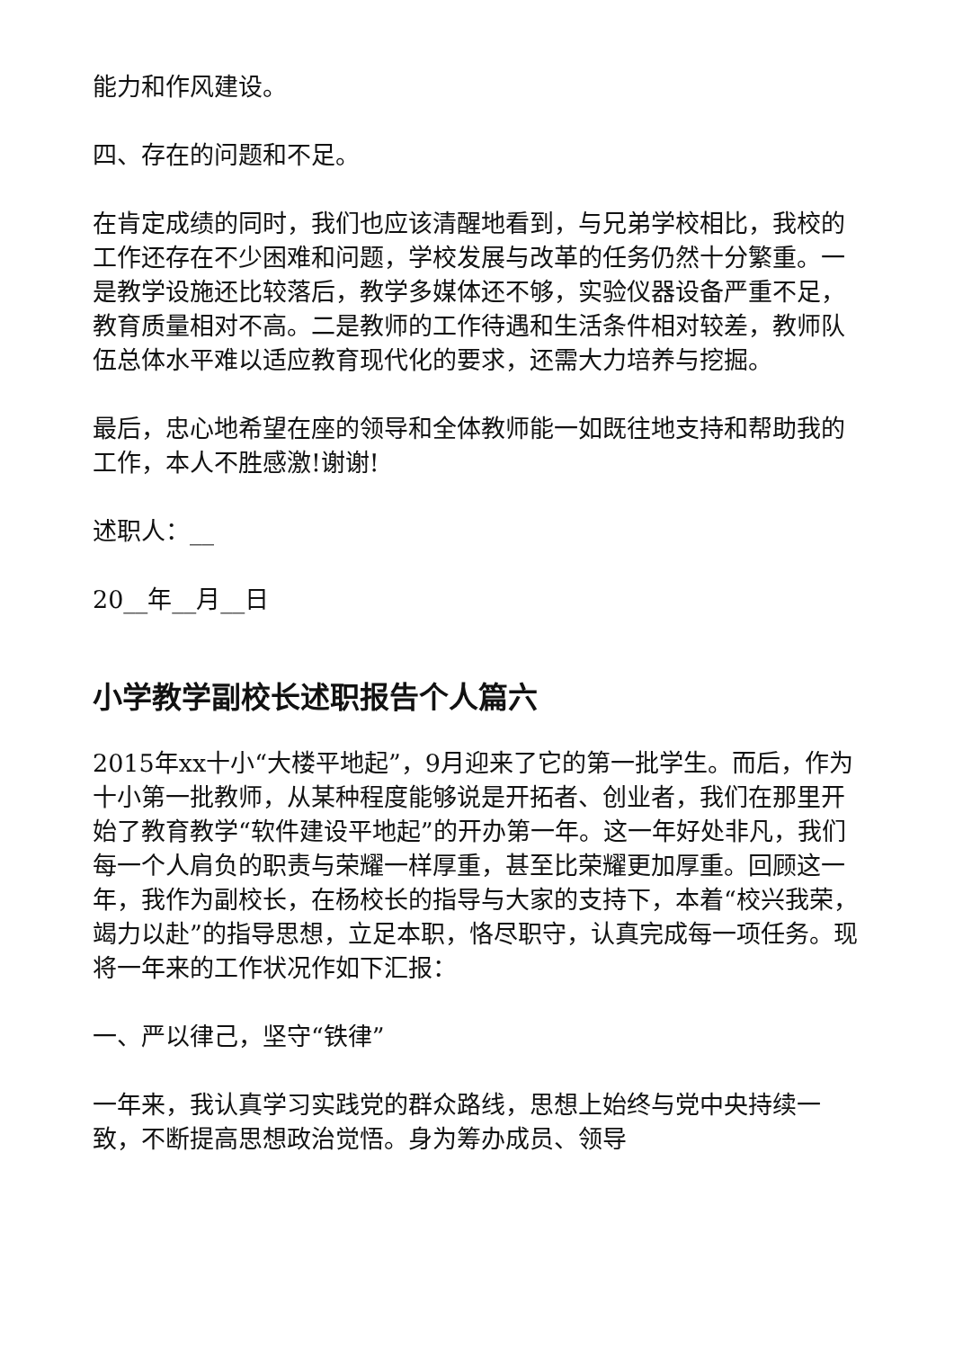能力和作风建设。
四、存在的问题和不足。
在肯定成绩的同时，我们也应该清醒地看到，与兄弟学校相比，我校的工作还存在不少困难和问题，学校发展与改革的任务仍然十分繁重。一是教学设施还比较落后，教学多媒体还不够，实验仪器设备严重不足，教育质量相对不高。二是教师的工作待遇和生活条件相对较差，教师队伍总体水平难以适应教育现代化的要求，还需大力培养与挖掘。
最后，忠心地希望在座的领导和全体教师能一如既往地支持和帮助我的工作，本人不胜感激!谢谢!
述职人：__
20__年__月__日
小学教学副校长述职报告个人篇六
2015年xx十小“大楼平地起”，9月迎来了它的第一批学生。而后，作为十小第一批教师，从某种程度能够说是开拓者、创业者，我们在那里开始了教育教学“软件建设平地起”的开办第一年。这一年好处非凡，我们每一个人肩负的职责与荣耀一样厚重，甚至比荣耀更加厚重。回顾这一年，我作为副校长，在杨校长的指导与大家的支持下，本着“校兴我荣，竭力以赴”的指导思想，立足本职，恪尽职守，认真完成每一项任务。现将一年来的工作状况作如下汇报：
一、严以律己，坚守“铁律”
一年来，我认真学习实践党的群众路线，思想上始终与党中央持续一致，不断提高思想政治觉悟。身为筹办成员、领导